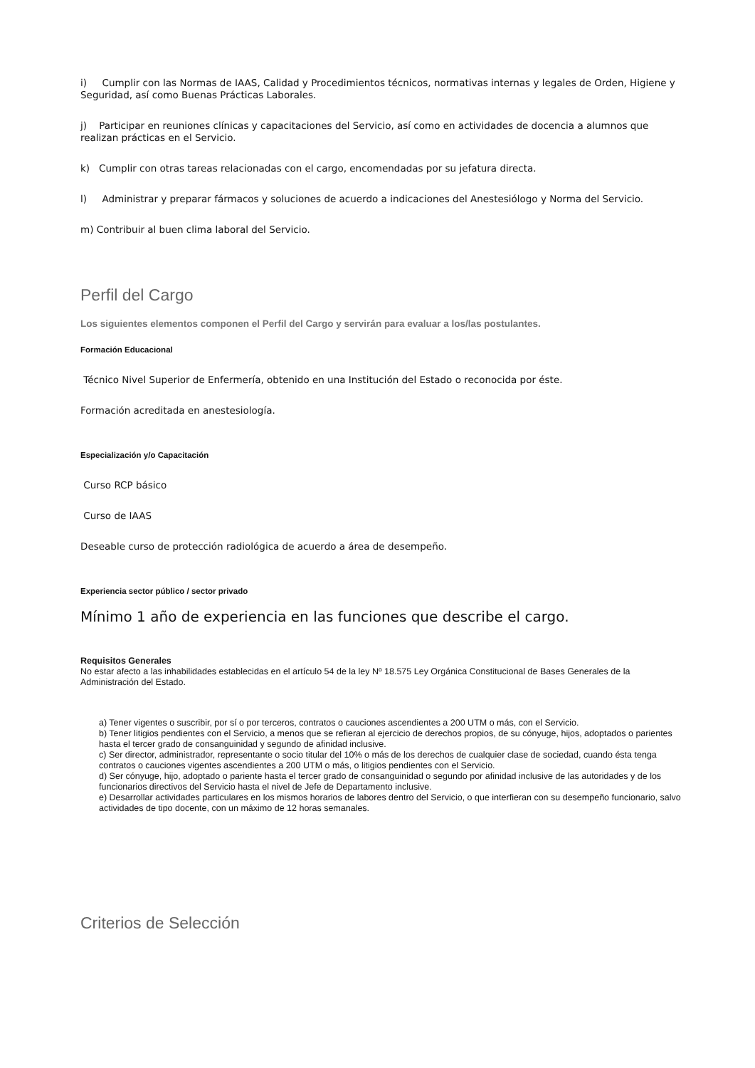i) Cumplir con las Normas de IAAS, Calidad y Procedimientos técnicos, normativas internas y legales de Orden, Higiene y Seguridad, así como Buenas Prácticas Laborales.
j) Participar en reuniones clínicas y capacitaciones del Servicio, así como en actividades de docencia a alumnos que realizan prácticas en el Servicio.
k) Cumplir con otras tareas relacionadas con el cargo, encomendadas por su jefatura directa.
l) Administrar y preparar fármacos y soluciones de acuerdo a indicaciones del Anestesiólogo y Norma del Servicio.
m) Contribuir al buen clima laboral del Servicio.
Perfil del Cargo
Los siguientes elementos componen el Perfil del Cargo y servirán para evaluar a los/las postulantes.
Formación Educacional
Técnico Nivel Superior de Enfermería, obtenido en una Institución del Estado o reconocida por éste.
Formación acreditada en anestesiología.
Especialización y/o Capacitación
Curso RCP básico
Curso de IAAS
Deseable curso de protección radiológica de acuerdo a área de desempeño.
Experiencia sector público / sector privado
Mínimo 1 año de experiencia en las funciones que describe el cargo.
Requisitos Generales
No estar afecto a las inhabilidades establecidas en el artículo 54 de la ley Nº 18.575 Ley Orgánica Constitucional de Bases Generales de la Administración del Estado.
a) Tener vigentes o suscribir, por sí o por terceros, contratos o cauciones ascendientes a 200 UTM o más, con el Servicio.
b) Tener litigios pendientes con el Servicio, a menos que se refieran al ejercicio de derechos propios, de su cónyuge, hijos, adoptados o parientes hasta el tercer grado de consanguinidad y segundo de afinidad inclusive.
c) Ser director, administrador, representante o socio titular del 10% o más de los derechos de cualquier clase de sociedad, cuando ésta tenga contratos o cauciones vigentes ascendientes a 200 UTM o más, o litigios pendientes con el Servicio.
d) Ser cónyuge, hijo, adoptado o pariente hasta el tercer grado de consanguinidad o segundo por afinidad inclusive de las autoridades y de los funcionarios directivos del Servicio hasta el nivel de Jefe de Departamento inclusive.
e) Desarrollar actividades particulares en los mismos horarios de labores dentro del Servicio, o que interfieran con su desempeño funcionario, salvo actividades de tipo docente, con un máximo de 12 horas semanales.
Criterios de Selección